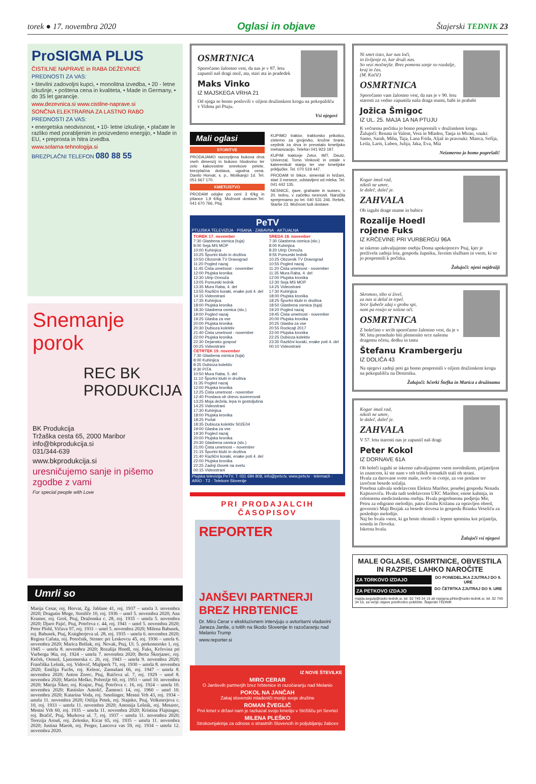torek ● 17. novembra 2020 Oglasi in objave Štajerski TEDNIK 23
ProSIGMA PLUS
ČISTILNE NAPRAVE in RABA DEŽEVNICE
PREDNOSTI ZA VAS:
• številni zadovoljni kupci, • monolitna izvedba, • 20 - letne izkušnje, • poštena cena in kvaliteta, • Made in Germany, • do 35 let garancije.
www.dezevnica.si www.cistilne-naprave.si
SONČNA ELEKTRARNA ZA LASTNO RABO
PREDNOSTI ZA VAS:
• energetska neodvisnost, • 10- letne izkušnje, • plačate le razliko med porabljenim in proizvedeno energijo, • Made in EU, • preprosta in hitra izvedba.
www.solarna-tehnologija.si
BREZPLAČNI TELEFON 080 88 55
Snemanje porok
REC BK
PRODUKCIJA
BK Produkcija
Tržaška cesta 65, 2000 Maribor
info@bkprodukcija.si
031/344-639
www.bkprodukcija.si
uresničujemo sanje in pišemo zgodbe z vami
For special people with Love
Umrli so
Marija Cesar, roj. Horvat, Zg. Jablane 41, roj. 1937 – umrla 3. novembra 2020; Dragutin Moge, Strnišče 10, roj. 1936 – umrl 5. novembra 2020; Ana Kramer, roj. Groš, Ptuj, Draženska c. 28, roj. 1935 – umrla 5. novembra 2020; Djuro Pajić, Ptuj, Potrčeva c. 44, roj. 1941 – umrl 5. novembra 2020; Peter Plohl, Vičava 97, roj. 1931 – umrl 5. novembra 2020; Milena Babusek, roj. Babusek, Ptuj, Kraigherjeva ul. 28, roj. 1935 – umrla 6. novembra 2020; Regina Cafuta, roj. Potočnik, Strmec pri Leskovcu 45, roj. 1936 – umrla 6. novembra 2020; Marica Belšak, roj. Novak, Ptuj, Ul. 5. prekomorske 1, roj. 1945 – umrla 8. novembra 2020; Rozalija Hoedl, roj. Fuks, Krčevina pri Vurbergu 96a, roj. 1924 – umrla 7. novembra 2020; Berta Škorjanec, roj. Keček, Ormož, Ljutomerska c. 26, roj. 1943 – umrla 9. novembra 2020; Frančiška Lešnik, roj. Vidovič, Majšperk 71, roj. 1930 – umrla 8. novembra 2020; Emilija Fuchs, roj. Kelenc, Zamušani 66, roj. 1947 – umrla 8. novembra 2020; Anton Zorec, Ptuj, Raičeva ul. 7, roj. 1929 – umrl 8. novembra 2020; Martin Meško, Pobrežje 60, roj. 1951 – umrl 10. novembra 2020; Marija Šiker, roj. Krajnc, Ptuj, Potrčeva c. 16, roj. 1924 – umrla 10. novembra 2020; Rastislav Antolič, Žamenci 14, roj. 1960 – umrl 10. novembra 2020; Katarina Voda, roj. Smolinger, Mestni Vrh 43, roj. 1934 – umrla 11. novembra 2020; Otilija Petek, roj. Stajnko, Ptuj, Volkmerjeva c. 10, roj. 1933 – umrla 11. novembra 2020; Antonija Lešnik, roj. Mesarec, Mestni Vrh 60, roj. 1935 – umrla 11. novembra 2020; Kristina Flajsinger, roj. Bračič, Ptuj, Murkova ul. 7, roj. 1937 – umrla 11. novembra 2020; Terezija Arnuš, roj. Zelenko, Kicar 65, roj. 1935 – umrla 11. novembra 2020; Justina Maroh, roj. Perger, Lancova vas 59, roj. 1934 – umrla 12. novembra 2020.
OSMRTNICA
Sporočamo žalostno vest, da nas je v 87. letu zapustil naš dragi mož, ata, stari ata in pradedek
Maks Vinko
IZ MAJSKEGA VRHA 21
Od njega se bomo poslovili v ožjem družinskem krogu na pokopališču v Vidmu pri Ptuju.
Vsi njegovi
Mali oglasi
STORITVE
PRODAJAMO razcepljena bukova drva vseh dimenzij in bukovo hlodovino ter zelo kakovostne smrekove pelete, brezplačna dostava, ugodna cena. Danilo Horvat, s. p., Moškanjci 1d. Tel. 051 667 170.
KMETIJSTVO
PRODAM odojke po ceni 3 €/kg in pitance 1,9 €/kg. Možnost dostave.Tel. 041 670 766, Ptuj.
KUPIMO traktor, traktorsko prikolico, cisterno za gnojevko, krožne brane, cepilnik za drva in preostalo kmetijsko mehanizacijo. Telefon 041 923 197.
KUPIM traktorje Zetor, IMT, Deutz, Univerzal, Tomo Vinkovič in ostale v kateremkoli stanju ter vse kmetijske priključke. Tel. 070 519 447.
PRODAM tri bikce, simental in križani, stari 3 mesece, odstavljeni od mleka. Tel. 041 442 135.
NESNICE, rjave, grahaste in sussex, v 20. tednu, v začetku nesnosti. Naročila sprejemamo po tel. 040 531 246. Rešek, Starše 23. Možnost tudi dostave.
PeTV
PTUJSKA TELEVIZIJA · PISANA · ZABAVNA · AKTUALNA
TOREK 17. november
7:30 Glasbena osmica (tuja)
8:00 Seja MS MOP
10:00 Kuhinjica
10:25 Športni klubi in društva
10:50 Obzornik TV Dravograd
11:20 Pogled nazaj
11:45 Čista umetnost - november
12:00 Ptujska kronika
12:30 Utrip Ormoža
13:05 Pomurski tednik
13:35 Mura Raba, 4. del
13:55 Različni koraki, enake poti 4. del
14:15 Videostrani
17:35 Kuhinjica
18:00 Ptujska kronika
18:30 Glasbena osmica (slo.)
19:00 Pogled nazaj
19:25 Glasba za vse
20:00 Ptujska kronika
20:30 Dubioza kolektiv
21:40 Čista umetnost - november
22:00 Ptujska kronika
22:30 Dejansko gospod
00:25 Videostrani
ČETRTEK 19. november
7:30 Glasbena osmica (tuja)
8:00 Kuhinjica
8:25 Dubioza kolektiv
9:30 PITA
10:50 Mura Raba, 5. del
11:10 Športni klubi in društva
11:35 Pogled nazaj
12:00 Ptujska kronika
12:25 Čista umetnost - november
12:40 Proslava ob dnevu suverenosti
13:25 Moja dežela, lepa in gostoljubna
14:25 Videostrani
17:30 Kuhinjica
18:00 Ptujska kronika
18:25 Portal
18:35 Dubioza kolektiv S02E04
19:00 Glasba za vse
19:30 Pogled nazaj
20:00 Ptujska kronika
20:30 Glasbena osmica (slo.)
21:00 Čista umetnost – november
21:15 Športni klubi in društva
21:40 Različni koraki, enake poti 4. del
22:00 Ptujska kronika
22:25 Zadnji človek na svetu
00:15 Videostrani
SREDA 18. november
7:30 Glasbena osmica (slo.)
8:00 Kuhinjica
8:20 Utrip Ormoža
9:55 Pomurski tednik
10:25 Obzornik TV Dravograd
10:55 Pogled nazaj
11:20 Čista umetnost - november
11:35 Mura Raba, 4. del
12:00 Ptujska kronika
12:30 Seja MS MOP
14:25 Videostrani
17:30 Kuhinjica
18:00 Ptujska kronika
18:25 Športni klubi in društva
18:50 Glasbena osmica (tuja)
19:20 Pogled nazaj
19:45 Čista umetnost - november
20:00 Ptujska kronika
20:25 Glasba za vse
20:55 Rockcajt 2017
22:00 Ptujska kronika
22:25 Dubioza kolektiv
23:35 Različni koraki, enake poti 4. del
00:10 Videostrani
Ptujska televizija PeTV, T: 031 684 808, info@petv.tv, www.petv.tv · telemach · ARIO · T2 · Telekom Slovenije
PRI PRODAJALCIH ČASOPISOV
REPORTER
JANŠEVI PARTNERJI BREZ HRBTENICE
Dr. Miro Cerar v ekskluzivnem intervjuju o avtoritarni vladavini Janeza Janše, o tvitih na škodo Slovenije in razočaranju nad Melanio Trump
www.reporter.si
IZ NOVE ŠTEVILKE
MIRO CERAR
O Janševih partnerjih brez hrbtenice in razočaranju nad Melanio
POKOL NA JANČAH
Zakaj slovenski mladeniči morijo svoje družine
ROMAN ŽVEGLIČ
Prvi kmet v državi nam je razkazal svojo kmetijo v Stržišču pri Sevnici
MILENA PLEŠKO
Strokovnjakinja za odnose o strastnih Slovencih in poljubljanju žabcev
Ni smrt tisto, kar nas loči,
in življenje ni, kar druži nas.
So vezi močnejše. Brez pomena zanje so razdalje, kraj in čas.
(M. Kačič)
OSMRTNICA
Sporočamo vam žalostno vest, da nas je v 90. letu starosti za vedno zapustila naša draga mami, babi in prababi
Jožica Šmigoc
IZ UL. 25. MAJA 1A NA PTUJU
K večnemu počitku jo bomo pospremili v družinskem krogu.
Žalujoči: Renata in Valent, Vera in Mladen, Tanja in Miran, vnuki: Samo, Sarah, Miha, Taja, Lana Frida, Aljaž in pravnuki: Manca, Sofija, Leila, Laris, Luben, Julija, Jaka, Eva, Mia
Neizmerno jo bomo pogrešali!
Kogar imaš rad,
nikoli ne umre,
le daleč, daleč je.
ZAHVALA
Ob izgubi drage mame in babice
Rozalije Hoedl
rojene Fuks
IZ KRČEVINE PRI VURBERGU 96A
se iskreno zahvaljujemo osebju Doma upokojencev Ptuj, kjer je preživela zadnja leta, gospodu župniku, Javnim službam in vsem, ki so jo pospremili k počitku.
Žalujoči: njeni najdražji
Skromno, tiho si živel,
za nas si delal in trpel.
Srce ljubeče zdaj v grobu spi,
nam pa rosijo se solzne oči.
OSMRTNICA
Z bolečino v srcih sporočamo žalostno vest, da je v 90. letu prenehalo biti plemenito srce našemu dragemu očetu, dedku in tastu
Štefanu Krambergerju
IZ DOLIČA 43
Na njegovi zadnji poti ga bomo pospremili v ožjem družinskem krogu na pokopališču na Destrniku.
Žalujoči: hčerki Štefka in Marica z družinama
Kogar imaš rad,
nikoli ne umre,
le daleč, daleč je.
ZAHVALA
V 57. letu starosti nas je zapustil naš dragi
Peter Kokol
IZ DORNAVE 61A
Ob boleči izgubi se iskreno zahvaljujemo vsem sorodnikom, prijateljem in znancem, ki ste nam v teh težkih trenutkih stali ob strani.
Hvala za darovane svete maše, sveče in cvetje, za vse poslane ter izrečene besede sožalja.
Posebna zahvala sodelavcem Elektra Maribor, posebej gospodu Nenadu Kajtezoviču. Hvala tudi sodelavcem UKC Maribor, enote kuhinja, in celotnemu medicinskemu osebju. Hvala pogrebnemu podjetju Mir, Petru za odigrano melodijo, patru Emilu Križanu za opravljen obred, govornici Maji Bezjak za besede slovesa in gospodu Branku Veseliču za poslednjo melodijo.
Naj bo hvala vsem, ki ga boste ohranili v lepem spominu kot prijatelja, soseda in človeka.
Iskrena hvala.
Žalujoči vsi njegovi
MALE OGLASE, OSMRTNICE, OBVESTILA IN RAZPISE LAHKO NAROČITE
ZA TORKOVO IZDAJO DO PONEDELJKA ZJUTRAJ DO 9. URE
ZA PETKOVO IZDAJO DO ČETRTKA ZJUTRAJ DO 9. URE
majda.segula@radio-tednik.si, tel. 02 749 34 16 ali marjana.pihler@radio-tednik.si, tel. 02 749 34 10, za večje objave predhodno pokličite. Štajerski TEDNIK